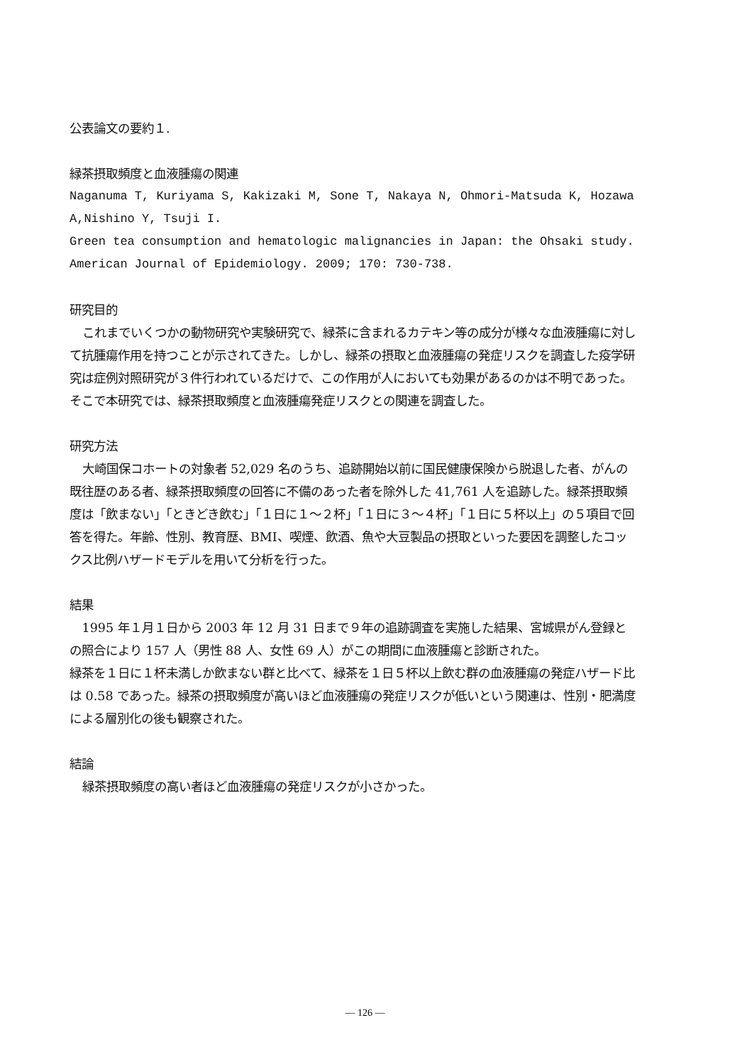公表論文の要約１.
緑茶摂取頻度と血液腫瘍の関連
Naganuma T, Kuriyama S, Kakizaki M, Sone T, Nakaya N, Ohmori-Matsuda K, Hozawa A,Nishino Y, Tsuji I.
Green tea consumption and hematologic malignancies in Japan: the Ohsaki study. American Journal of Epidemiology. 2009; 170: 730-738.
研究目的
これまでいくつかの動物研究や実験研究で、緑茶に含まれるカテキン等の成分が様々な血液腫瘍に対して抗腫瘍作用を持つことが示されてきた。しかし、緑茶の摂取と血液腫瘍の発症リスクを調査した疫学研究は症例対照研究が３件行われているだけで、この作用が人においても効果があるのかは不明であった。そこで本研究では、緑茶摂取頻度と血液腫瘍発症リスクとの関連を調査した。
研究方法
大崎国保コホートの対象者 52,029 名のうち、追跡開始以前に国民健康保険から脱退した者、がんの既往歴のある者、緑茶摂取頻度の回答に不備のあった者を除外した 41,761 人を追跡した。緑茶摂取頻度は「飲まない」「ときどき飲む」「１日に１～２杯」「１日に３～４杯」「１日に５杯以上」の５項目で回答を得た。年齢、性別、教育歴、BMI、喫煙、飲酒、魚や大豆製品の摂取といった要因を調整したコックス比例ハザードモデルを用いて分析を行った。
結果
1995 年１月１日から 2003 年 12 月 31 日まで９年の追跡調査を実施した結果、宮城県がん登録との照合により 157 人（男性 88 人、女性 69 人）がこの期間に血液腫瘍と診断された。
緑茶を１日に１杯未満しか飲まない群と比べて、緑茶を１日５杯以上飲む群の血液腫瘍の発症ハザード比は 0.58 であった。緑茶の摂取頻度が高いほど血液腫瘍の発症リスクが低いという関連は、性別・肥満度による層別化の後も観察された。
結論
緑茶摂取頻度の高い者ほど血液腫瘍の発症リスクが小さかった。
— 126 —